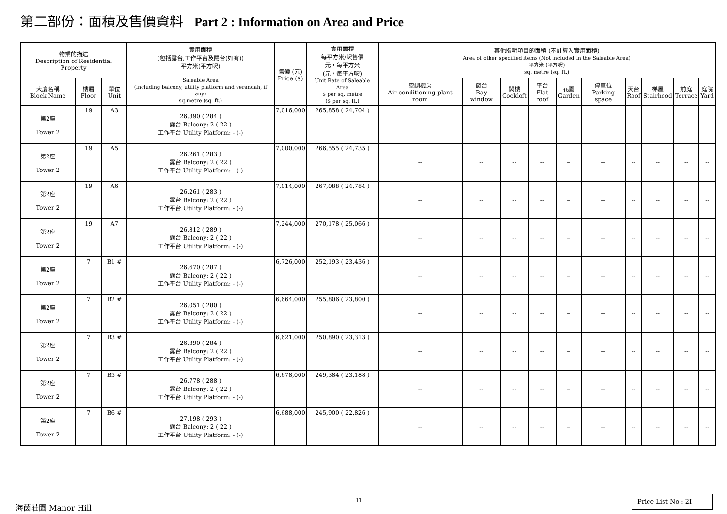第二部份：面積及售價資料 Part 2 : Information on Area and Price
| 物業的描述 Description of Residential Property | | | 實用面積 (包括露台,工作平台及陽台(如有)) 平方米(平方呎) Saleable Area (including balcony, utility platform and verandah, if any) sq.metre (sq. ft.) | 售價 (元) Price ($) | 實用面積 每平方米/呎售價 元，每平方米 (元，每平方呎) Unit Rate of Saleable Area $ per sq. metre ($ per sq. ft.) | 其他指明項目的面積 (不計算入實用面積) Area of other specified items (Not included in the Saleable Area) 平方米 (平方呎) sq. metre (sq. ft.) | | | | | | | | | |
| --- | --- | --- | --- | --- | --- | --- | --- | --- | --- | --- | --- | --- | --- | --- | --- |
| 大廈名稱 Block Name | 樓層 Floor | 單位 Unit | | | | 空調機房 Air-conditioning plant room | 窗台 Bay window | 閣樓 Cockloft | 平台 Flat roof | 花園 Garden | 停車位 Parking space | 天台 Roof | 梯屋 Stairhood | 前庭 Terrace | 庭院 Yard |
| 第2座 Tower 2 | 19 | A3 | 26.390 ( 284 ) 露台 Balcony: 2 ( 22 ) 工作平台 Utility Platform: - (-) | 7,016,000 | 265,858 ( 24,704 ) | -- | -- | -- | -- | -- | -- | -- | -- | -- | -- |
| 第2座 Tower 2 | 19 | A5 | 26.261 ( 283 ) 露台 Balcony: 2 ( 22 ) 工作平台 Utility Platform: - (-) | 7,000,000 | 266,555 ( 24,735 ) | -- | -- | -- | -- | -- | -- | -- | -- | -- | -- |
| 第2座 Tower 2 | 19 | A6 | 26.261 ( 283 ) 露台 Balcony: 2 ( 22 ) 工作平台 Utility Platform: - (-) | 7,014,000 | 267,088 ( 24,784 ) | -- | -- | -- | -- | -- | -- | -- | -- | -- | -- |
| 第2座 Tower 2 | 19 | A7 | 26.812 ( 289 ) 露台 Balcony: 2 ( 22 ) 工作平台 Utility Platform: - (-) | 7,244,000 | 270,178 ( 25,066 ) | -- | -- | -- | -- | -- | -- | -- | -- | -- | -- |
| 第2座 Tower 2 | 7 | B1 # | 26.670 ( 287 ) 露台 Balcony: 2 ( 22 ) 工作平台 Utility Platform: - (-) | 6,726,000 | 252,193 ( 23,436 ) | -- | -- | -- | -- | -- | -- | -- | -- | -- | -- |
| 第2座 Tower 2 | 7 | B2 # | 26.051 ( 280 ) 露台 Balcony: 2 ( 22 ) 工作平台 Utility Platform: - (-) | 6,664,000 | 255,806 ( 23,800 ) | -- | -- | -- | -- | -- | -- | -- | -- | -- | -- |
| 第2座 Tower 2 | 7 | B3 # | 26.390 ( 284 ) 露台 Balcony: 2 ( 22 ) 工作平台 Utility Platform: - (-) | 6,621,000 | 250,890 ( 23,313 ) | -- | -- | -- | -- | -- | -- | -- | -- | -- | -- |
| 第2座 Tower 2 | 7 | B5 # | 26.778 ( 288 ) 露台 Balcony: 2 ( 22 ) 工作平台 Utility Platform: - (-) | 6,678,000 | 249,384 ( 23,188 ) | -- | -- | -- | -- | -- | -- | -- | -- | -- | -- |
| 第2座 Tower 2 | 7 | B6 # | 27.198 ( 293 ) 露台 Balcony: 2 ( 22 ) 工作平台 Utility Platform: - (-) | 6,688,000 | 245,900 ( 22,826 ) | -- | -- | -- | -- | -- | -- | -- | -- | -- | -- |
海茵莊園 Manor Hill
11 Price List No.: 2I